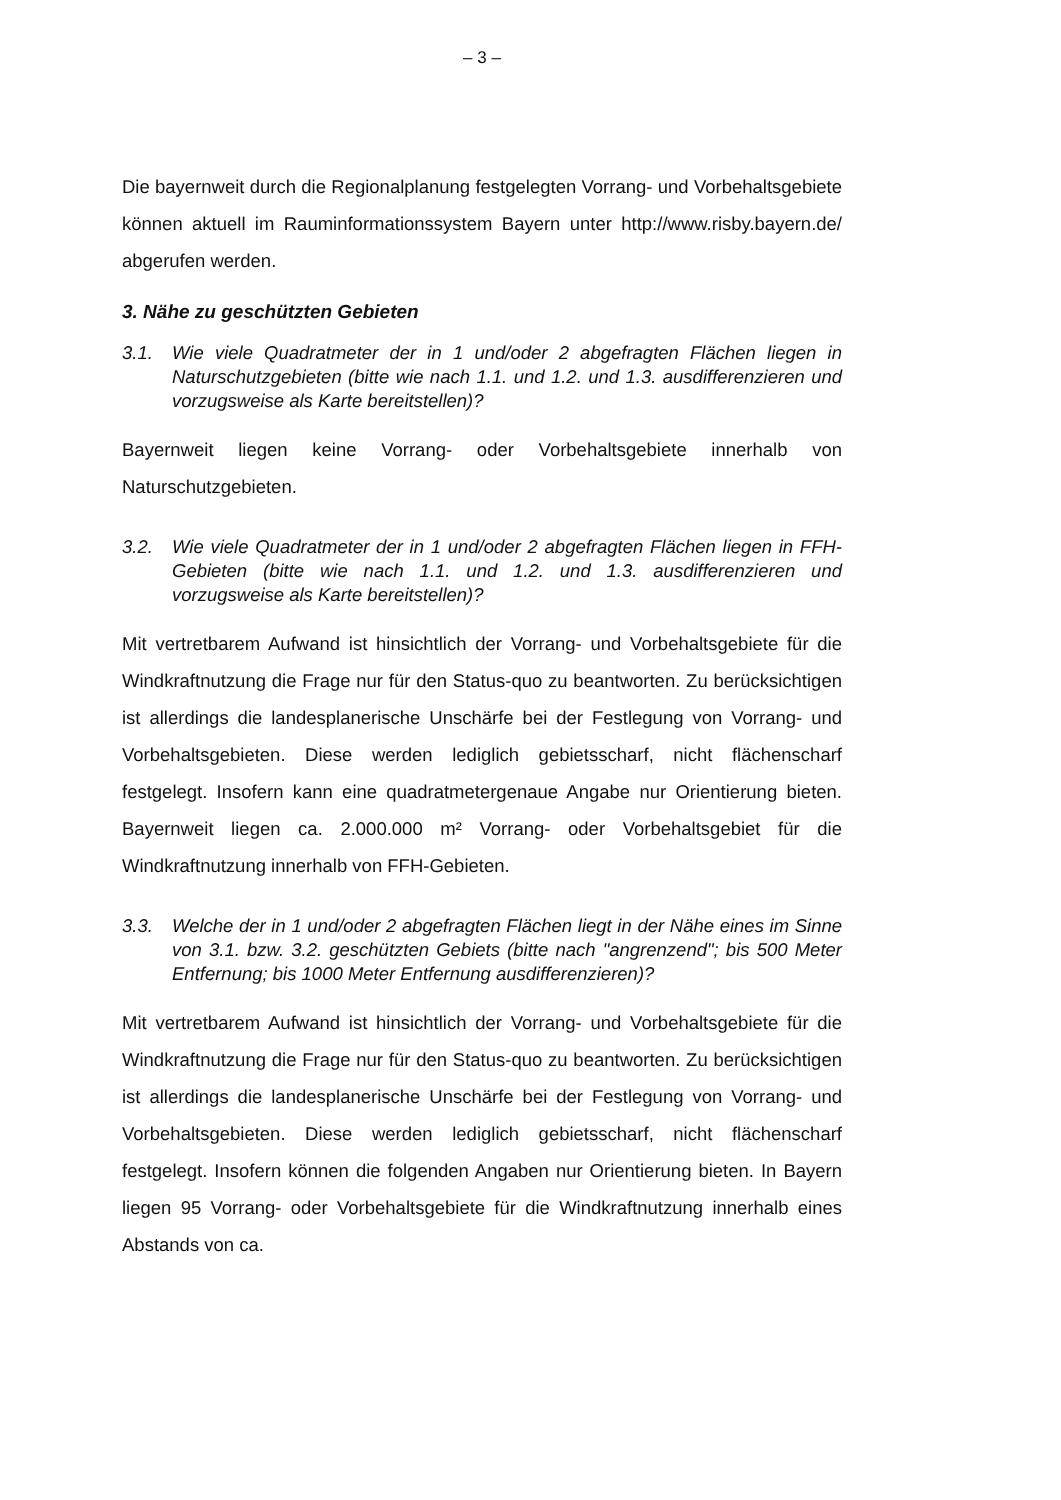– 3 –
Die bayernweit durch die Regionalplanung festgelegten Vorrang- und Vorbehaltsgebiete können aktuell im Rauminformationssystem Bayern unter http://www.risby.bayern.de/ abgerufen werden.
3. Nähe zu geschützten Gebieten
3.1. Wie viele Quadratmeter der in 1 und/oder 2 abgefragten Flächen liegen in Naturschutzgebieten (bitte wie nach 1.1. und 1.2. und 1.3. ausdifferenzieren und vorzugsweise als Karte bereitstellen)?
Bayernweit liegen keine Vorrang- oder Vorbehaltsgebiete innerhalb von Naturschutzgebieten.
3.2. Wie viele Quadratmeter der in 1 und/oder 2 abgefragten Flächen liegen in FFH-Gebieten (bitte wie nach 1.1. und 1.2. und 1.3. ausdifferenzieren und vorzugsweise als Karte bereitstellen)?
Mit vertretbarem Aufwand ist hinsichtlich der Vorrang- und Vorbehaltsgebiete für die Windkraftnutzung die Frage nur für den Status-quo zu beantworten. Zu berücksichtigen ist allerdings die landesplanerische Unschärfe bei der Festlegung von Vorrang- und Vorbehaltsgebieten. Diese werden lediglich gebietsscharf, nicht flächenscharf festgelegt. Insofern kann eine quadratmetergenaue Angabe nur Orientierung bieten. Bayernweit liegen ca. 2.000.000 m² Vorrang- oder Vorbehaltsgebiet für die Windkraftnutzung innerhalb von FFH-Gebieten.
3.3. Welche der in 1 und/oder 2 abgefragten Flächen liegt in der Nähe eines im Sinne von 3.1. bzw. 3.2. geschützten Gebiets (bitte nach "angrenzend"; bis 500 Meter Entfernung; bis 1000 Meter Entfernung ausdifferenzieren)?
Mit vertretbarem Aufwand ist hinsichtlich der Vorrang- und Vorbehaltsgebiete für die Windkraftnutzung die Frage nur für den Status-quo zu beantworten. Zu berücksichtigen ist allerdings die landesplanerische Unschärfe bei der Festlegung von Vorrang- und Vorbehaltsgebieten. Diese werden lediglich gebietsscharf, nicht flächenscharf festgelegt. Insofern können die folgenden Angaben nur Orientierung bieten. In Bayern liegen 95 Vorrang- oder Vorbehaltsgebiete für die Windkraftnutzung innerhalb eines Abstands von ca.